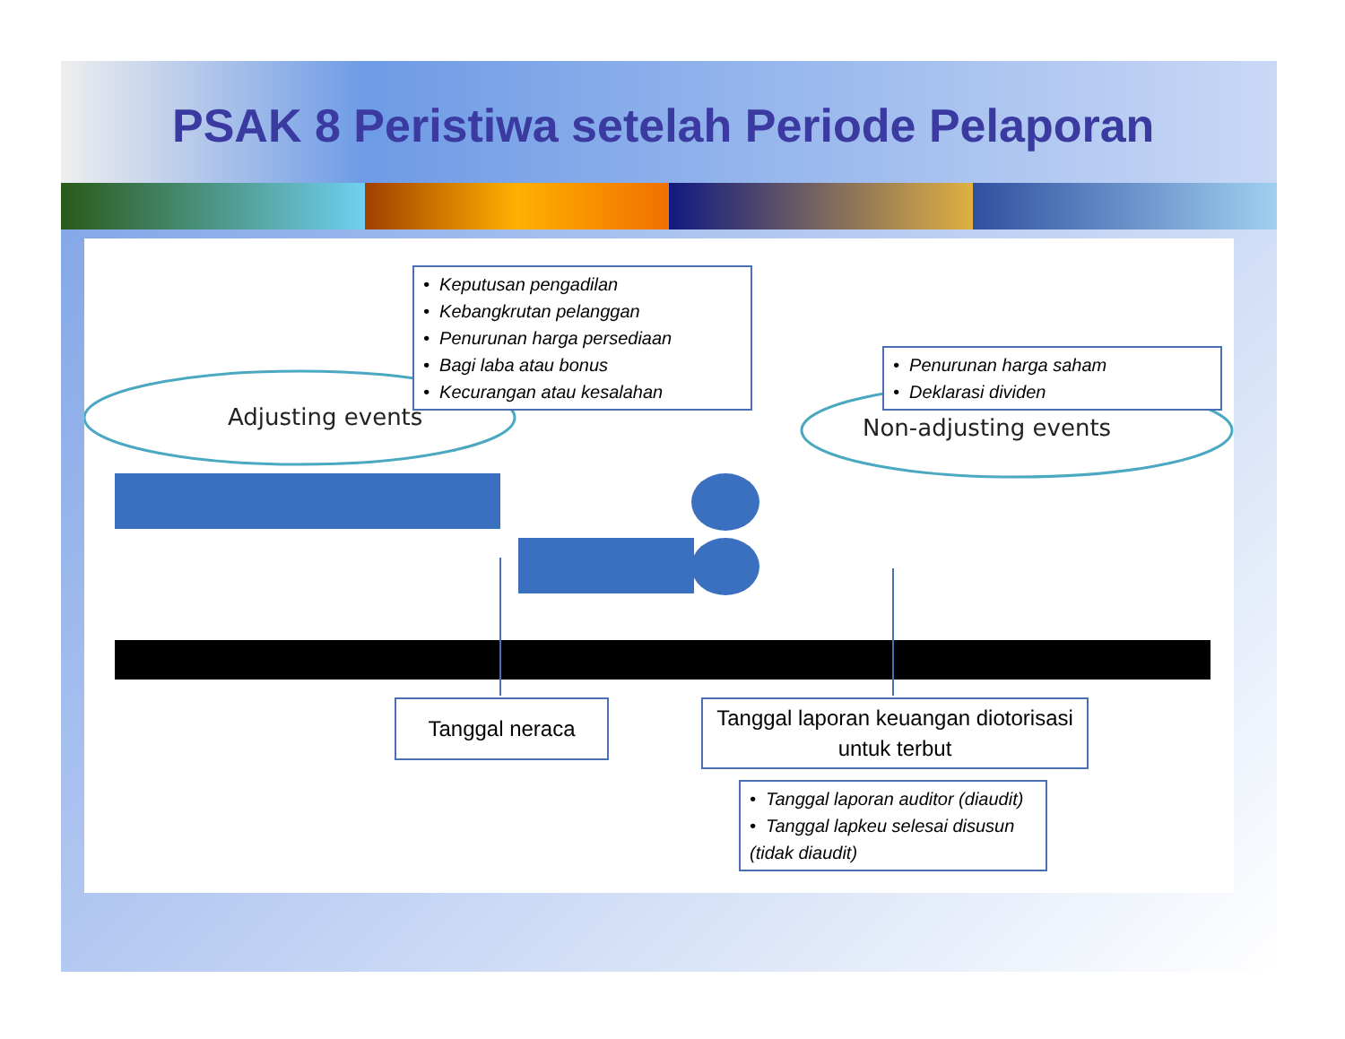PSAK 8 Peristiwa setelah Periode Pelaporan
• Keputusan pengadilan
• Kebangkrutan pelanggan
• Penurunan harga persediaan
• Bagi laba atau bonus
• Kecurangan atau kesalahan
Adjusting events
• Penurunan harga saham
• Deklarasi dividen
Non-adjusting events
Tanggal neraca
Tanggal laporan keuangan diotorisasi untuk terbut
• Tanggal laporan auditor (diaudit)
• Tanggal lapkeu selesai disusun (tidak diaudit)